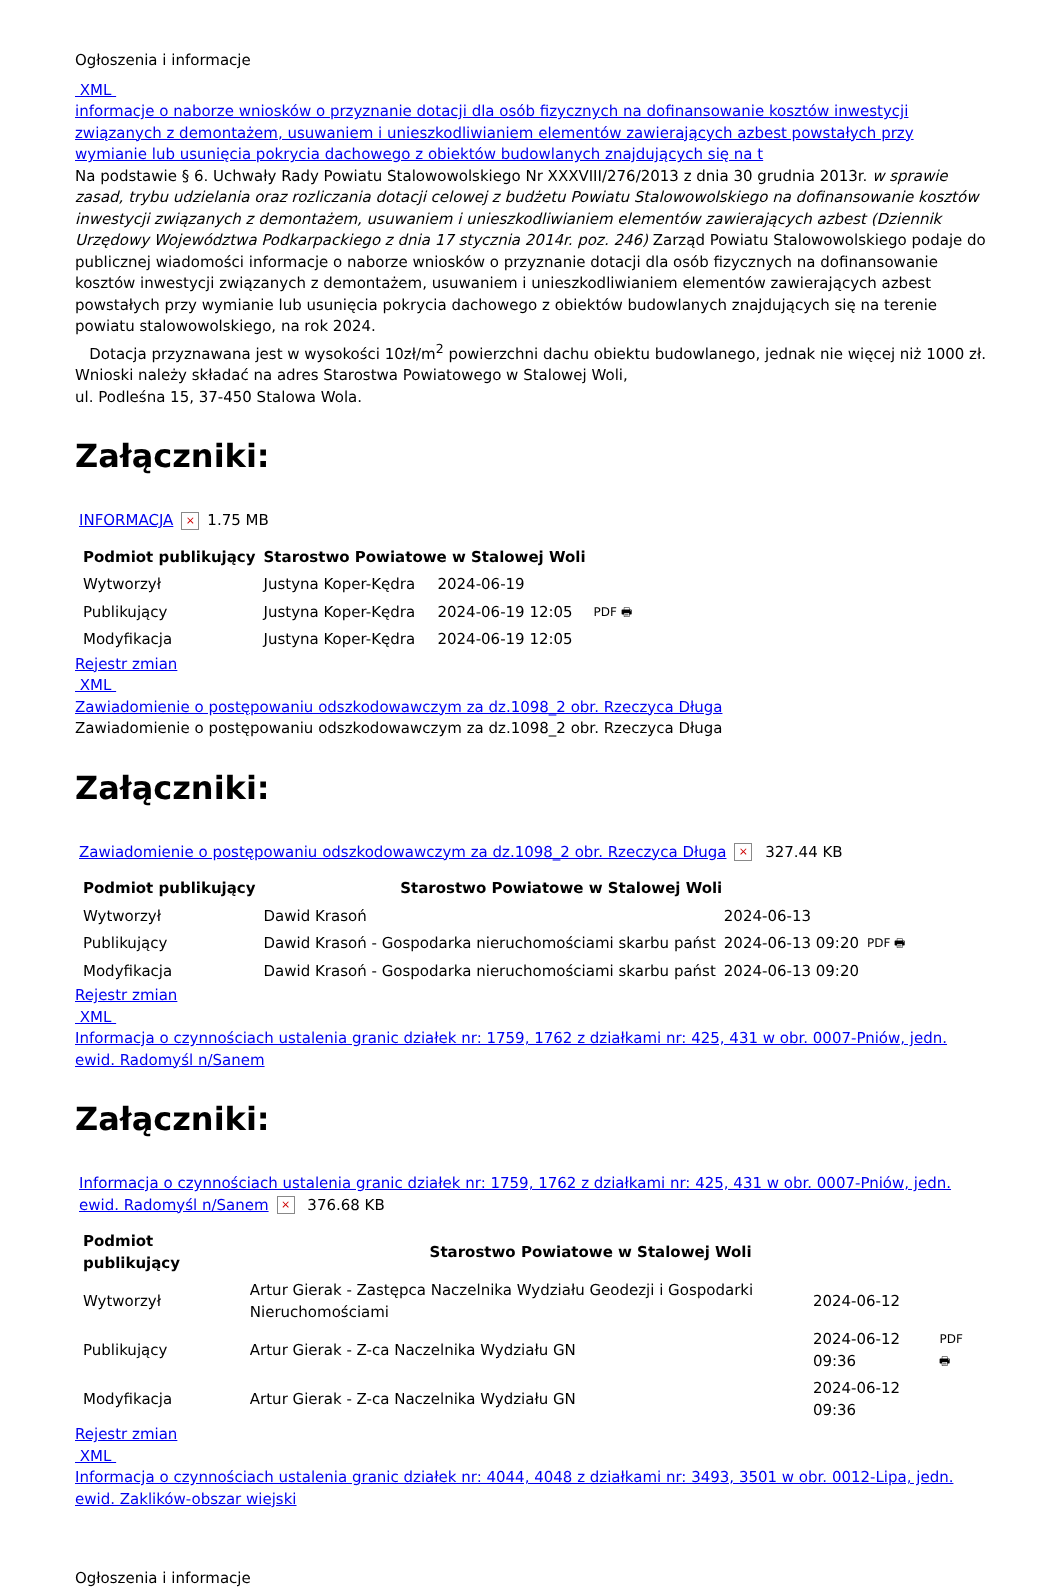Ogłoszenia i informacje
XML
informacje o naborze wniosków o przyznanie dotacji dla osób fizycznych na dofinansowanie kosztów inwestycji związanych z demontażem, usuwaniem i unieszkodliwianiem elementów zawierających azbest powstałych przy wymianie lub usunięcia pokrycia dachowego z obiektów budowlanych znajdujących się na t
Na podstawie § 6. Uchwały Rady Powiatu Stalowowolskiego Nr XXXVIII/276/2013 z dnia 30 grudnia 2013r. w sprawie zasad, trybu udzielania oraz rozliczania dotacji celowej z budżetu Powiatu Stalowowolskiego na dofinansowanie kosztów inwestycji związanych z demontażem, usuwaniem i unieszkodliwianiem elementów zawierających azbest (Dziennik Urzędowy Województwa Podkarpackiego z dnia 17 stycznia 2014r. poz. 246) Zarząd Powiatu Stalowowolskiego podaje do publicznej wiadomości informacje o naborze wniosków o przyznanie dotacji dla osób fizycznych na dofinansowanie kosztów inwestycji związanych z demontażem, usuwaniem i unieszkodliwianiem elementów zawierających azbest powstałych przy wymianie lub usunięcia pokrycia dachowego z obiektów budowlanych znajdujących się na terenie powiatu stalowowolskiego, na rok 2024.
Dotacja przyznawana jest w wysokości 10zł/m<sup>2</sup> powierzchni dachu obiektu budowlanego, jednak nie więcej niż 1000 zł.
Wnioski należy składać na adres Starostwa Powiatowego w Stalowej Woli,
ul. Podleśna 15, 37-450 Stalowa Wola.
Załączniki:
INFORMACJA × 1.75 MB
| Podmiot publikujący | Starostwo Powiatowe w Stalowej Woli | | |
| Wytworzył | Justyna Koper-Kędra | 2024-06-19 | PDF 🖶 |
| Publikujący | Justyna Koper-Kędra | 2024-06-19 12:05 | |
| Modyfikacja | Justyna Koper-Kędra | 2024-06-19 12:05 | |
Rejestr zmian
XML
Zawiadomienie o postępowaniu odszkodowawczym za dz.1098_2 obr. Rzeczyca Długa
Zawiadomienie o postępowaniu odszkodowawczym za dz.1098_2 obr. Rzeczyca Długa
Załączniki:
Zawiadomienie o postępowaniu odszkodowawczym za dz.1098_2 obr. Rzeczyca Długa × 327.44 KB
| Podmiot publikujący | Starostwo Powiatowe w Stalowej Woli | | |
| Wytworzył | Dawid Krasoń | 2024-06-13 | PDF 🖶 |
| Publikujący | Dawid Krasoń - Gospodarka nieruchomościami skarbu państ | 2024-06-13 09:20 | |
| Modyfikacja | Dawid Krasoń - Gospodarka nieruchomościami skarbu państ | 2024-06-13 09:20 | |
Rejestr zmian
XML
Informacja o czynnościach ustalenia granic działek nr: 1759, 1762 z działkami nr: 425, 431 w obr. 0007-Pniów, jedn. ewid. Radomyśl n/Sanem
Załączniki:
Informacja o czynnościach ustalenia granic działek nr: 1759, 1762 z działkami nr: 425, 431 w obr. 0007-Pniów, jedn. ewid. Radomyśl n/Sanem × 376.68 KB
| Podmiot publikujący | Starostwo Powiatowe w Stalowej Woli | | |
| Wytworzył | Artur Gierak - Zastępca Naczelnika Wydziału Geodezji i Gospodarki Nieruchomościami | 2024-06-12 | PDF 🖶 |
| Publikujący | Artur Gierak - Z-ca Naczelnika Wydziału GN | 2024-06-12 09:36 | |
| Modyfikacja | Artur Gierak - Z-ca Naczelnika Wydziału GN | 2024-06-12 09:36 | |
Rejestr zmian
XML
Informacja o czynnościach ustalenia granic działek nr: 4044, 4048 z działkami nr: 3493, 3501 w obr. 0012-Lipa, jedn. ewid. Zaklików-obszar wiejski
Ogłoszenia i informacje